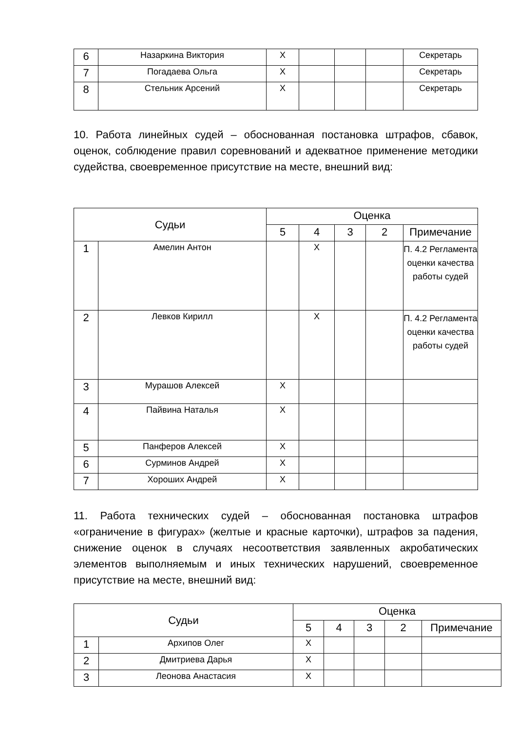| 6 | Назаркина Виктория | X | | | | Секретарь |
| 7 | Погадаева Ольга | X | | | | Секретарь |
| 8 | Стельник Арсений | X | | | | Секретарь |
10. Работа линейных судей – обоснованная постановка штрафов, сбавок, оценок, соблюдение правил соревнований и адекватное применение методики судейства, своевременное присутствие на месте, внешний вид:
| Судьи | | Оценка | | | | |
| --- | --- | --- | --- | --- | --- | --- |
| | | 5 | 4 | 3 | 2 | Примечание |
| 1 | Амелин Антон | | X | | | П. 4.2 Регламента оценки качества работы судей |
| 2 | Левков Кирилл | | X | | | П. 4.2 Регламента оценки качества работы судей |
| 3 | Мурашов Алексей | X | | | | |
| 4 | Пайвина Наталья | X | | | | |
| 5 | Панферов Алексей | X | | | | |
| 6 | Сурминов Андрей | X | | | | |
| 7 | Хороших Андрей | X | | | | |
11. Работа технических судей – обоснованная постановка штрафов «ограничение в фигурах» (желтые и красные карточки), штрафов за падения, снижение оценок в случаях несоответствия заявленных акробатических элементов выполняемым и иных технических нарушений, своевременное присутствие на месте, внешний вид:
| Судьи | | Оценка | | | | |
| --- | --- | --- | --- | --- | --- | --- |
| | | 5 | 4 | 3 | 2 | Примечание |
| 1 | Архипов Олег | X | | | | |
| 2 | Дмитриева Дарья | X | | | | |
| 3 | Леонова Анастасия | X | | | | |